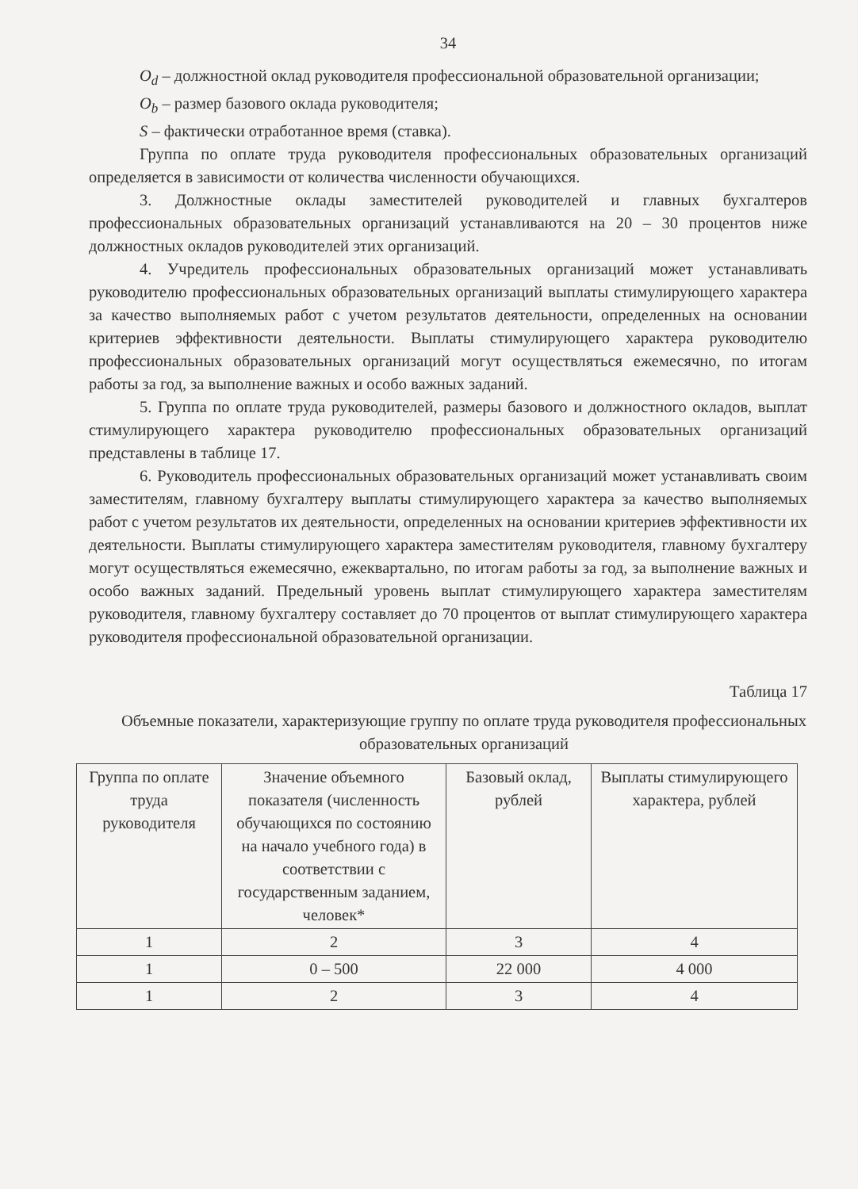34
O<sub>d</sub> – должностной оклад руководителя профессиональной образовательной организации;
O<sub>b</sub> – размер базового оклада руководителя;
S – фактически отработанное время (ставка).
Группа по оплате труда руководителя профессиональных образовательных организаций определяется в зависимости от количества численности обучающихся.
3. Должностные оклады заместителей руководителей и главных бухгалтеров профессиональных образовательных организаций устанавливаются на 20 – 30 процентов ниже должностных окладов руководителей этих организаций.
4. Учредитель профессиональных образовательных организаций может устанавливать руководителю профессиональных образовательных организаций выплаты стимулирующего характера за качество выполняемых работ с учетом результатов деятельности, определенных на основании критериев эффективности деятельности. Выплаты стимулирующего характера руководителю профессиональных образовательных организаций могут осуществляться ежемесячно, по итогам работы за год, за выполнение важных и особо важных заданий.
5. Группа по оплате труда руководителей, размеры базового и должностного окладов, выплат стимулирующего характера руководителю профессиональных образовательных организаций представлены в таблице 17.
6. Руководитель профессиональных образовательных организаций может устанавливать своим заместителям, главному бухгалтеру выплаты стимулирующего характера за качество выполняемых работ с учетом результатов их деятельности, определенных на основании критериев эффективности их деятельности. Выплаты стимулирующего характера заместителям руководителя, главному бухгалтеру могут осуществляться ежемесячно, ежеквартально, по итогам работы за год, за выполнение важных и особо важных заданий. Предельный уровень выплат стимулирующего характера заместителям руководителя, главному бухгалтеру составляет до 70 процентов от выплат стимулирующего характера руководителя профессиональной образовательной организации.
Таблица 17
Объемные показатели, характеризующие группу по оплате труда руководителя профессиональных образовательных организаций
| Группа по оплате труда руководителя | Значение объемного показателя (численность обучающихся по состоянию на начало учебного года) в соответствии с государственным заданием, человек* | Базовый оклад, рублей | Выплаты стимулирующего характера, рублей |
| --- | --- | --- | --- |
| 1 | 2 | 3 | 4 |
| 1 | 0 – 500 | 22 000 | 4 000 |
| 1 | 2 | 3 | 4 |